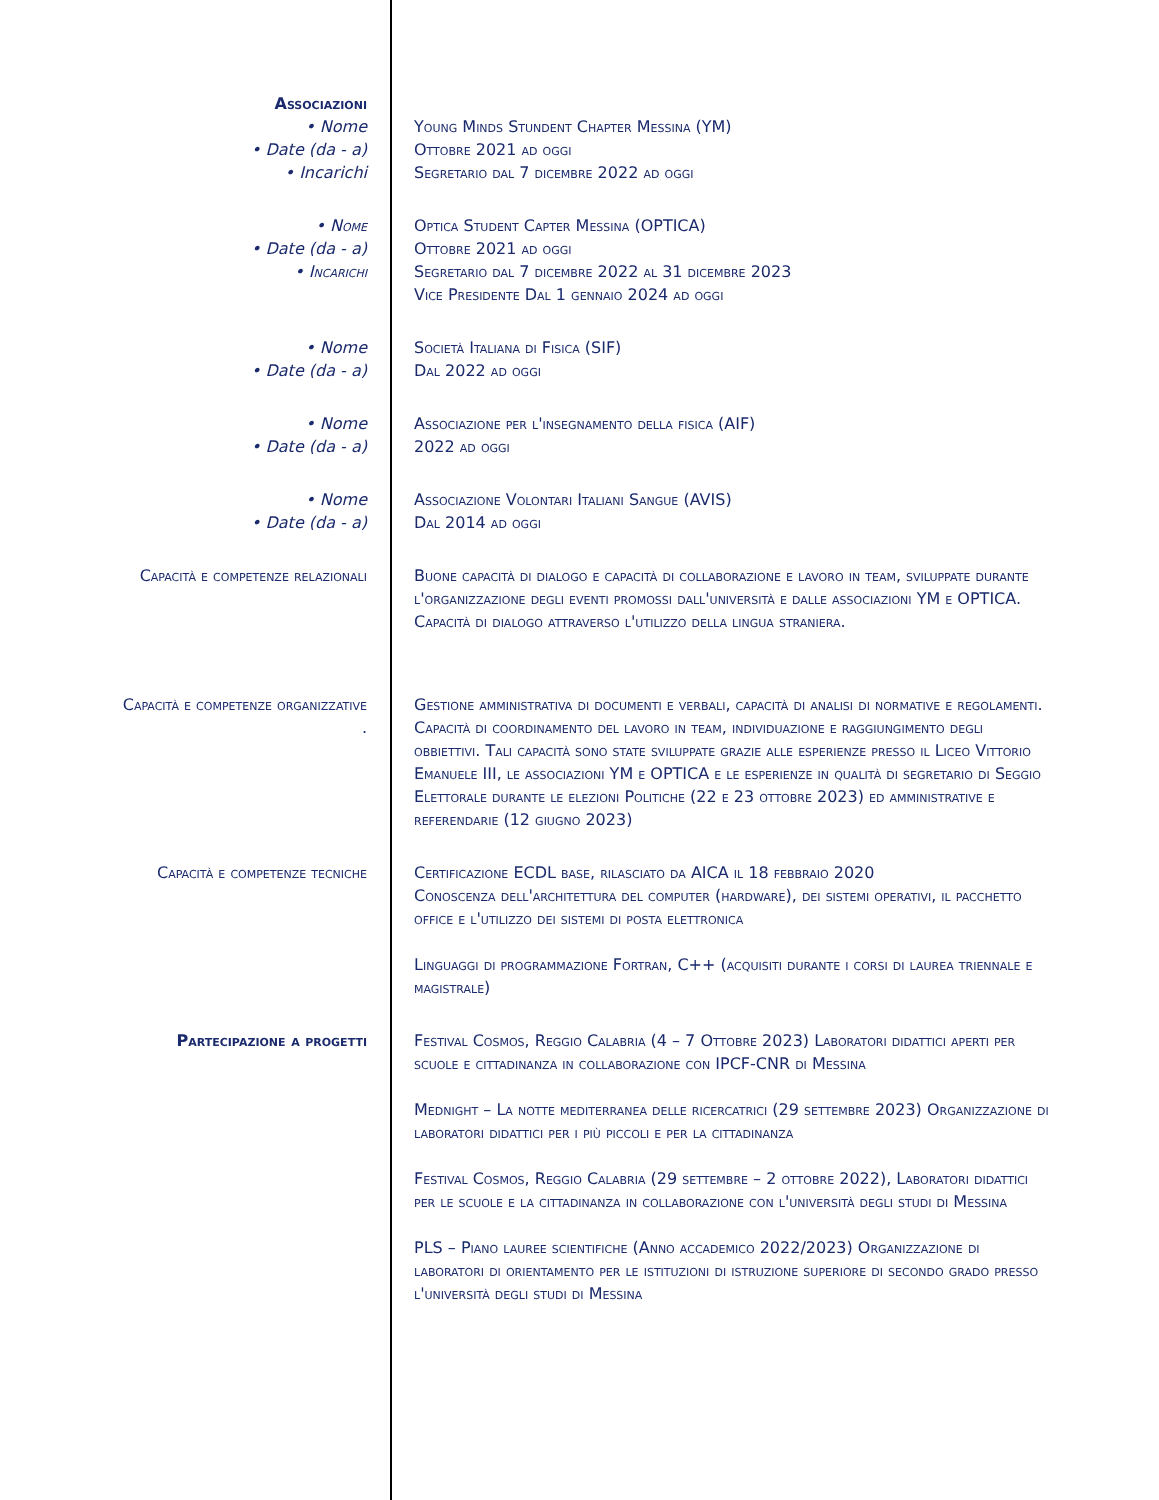Associazioni
• Nome Young Minds Stundent Chapter Messina (YM)
• Date (da - a) Ottobre 2021 ad oggi
• Incarichi Segretario dal 7 dicembre 2022 ad oggi
• Nome Optica Student Capter Messina (OPTICA)
• Date (da - a) Ottobre 2021 ad oggi
• Incarichi Segretario dal 7 dicembre 2022 al 31 dicembre 2023
Vice Presidente Dal 1 gennaio 2024 ad oggi
• Nome Società Italiana di Fisica (SIF)
• Date (da - a) Dal 2022 ad oggi
• Nome Associazione per l'insegnamento della fisica (AIF)
• Date (da - a) 2022 ad oggi
• Nome Associazione Volontari Italiani Sangue (AVIS)
• Date (da - a) Dal 2014 ad oggi
Capacità e competenze relazionali Buone capacità di dialogo e capacità di collaborazione e lavoro in team, sviluppate durante l'organizzazione degli eventi promossi dall'università e dalle associazioni YM e OPTICA. Capacità di dialogo attraverso l'utilizzo della lingua straniera.
Capacità e competenze organizzative
.
Gestione amministrativa di documenti e verbali, capacità di analisi di normative e regolamenti. Capacità di coordinamento del lavoro in team, individuazione e raggiungimento degli obbiettivi. Tali capacità sono state sviluppate grazie alle esperienze presso il Liceo Vittorio Emanuele III, le associazioni YM e OPTICA e le esperienze in qualità di segretario di Seggio Elettorale durante le elezioni Politiche (22 e 23 ottobre 2023) ed amministrative e referendarie (12 giugno 2023)
Capacità e competenze tecniche Certificazione ECDL base, rilasciato da AICA il 18 febbraio 2020
Conoscenza dell'architettura del computer (hardware), dei sistemi operativi, il pacchetto office e l'utilizzo dei sistemi di posta elettronica
Linguaggi di programmazione Fortran, C++ (acquisiti durante i corsi di laurea triennale e magistrale)
Partecipazione a progetti Festival Cosmos, Reggio Calabria (4 – 7 Ottobre 2023) Laboratori didattici aperti per scuole e cittadinanza in collaborazione con IPCF-CNR di Messina
Mednight – La notte mediterranea delle ricercatrici (29 settembre 2023) Organizzazione di laboratori didattici per i più piccoli e per la cittadinanza
Festival Cosmos, Reggio Calabria (29 settembre – 2 ottobre 2022), Laboratori didattici per le scuole e la cittadinanza in collaborazione con l'università degli studi di Messina
PLS – Piano lauree scientifiche (Anno accademico 2022/2023) Organizzazione di laboratori di orientamento per le istituzioni di istruzione superiore di secondo grado presso l'università degli studi di Messina